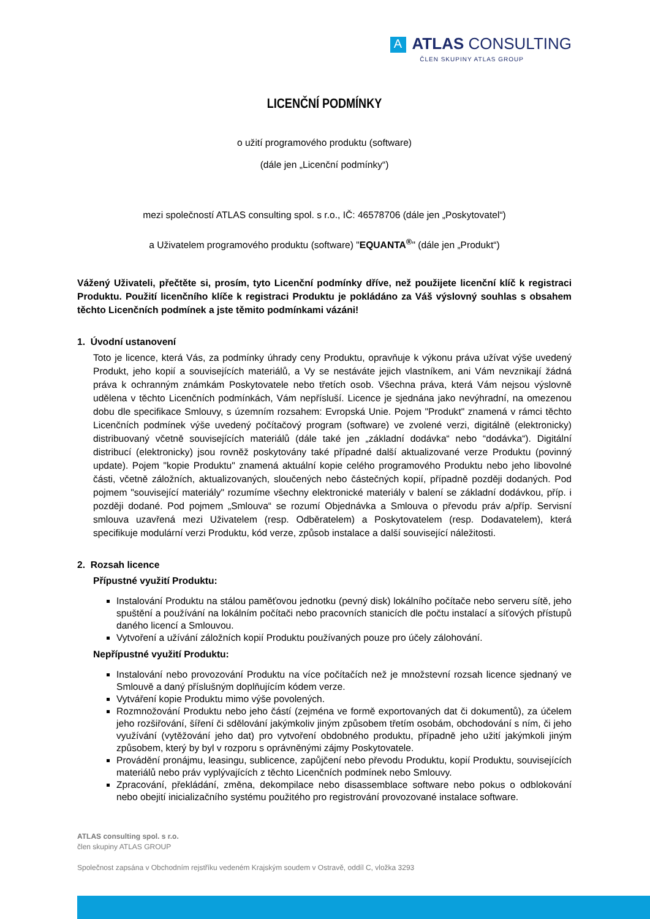A ATLAS CONSULTING
ČLEN SKUPINY ATLAS GROUP
LICENČNÍ PODMÍNKY
o užití programového produktu (software)
(dále jen „Licenční podmínky“)
mezi společností ATLAS consulting spol. s r.o., IČ: 46578706 (dále jen „Poskytovatel“)
a Uživatelem programového produktu (software) "EQUANTA<sup>®</sup>" (dále jen „Produkt“)
Vážený Uživateli, přečtěte si, prosím, tyto Licenční podmínky dříve, než použijete licenční klíč k registraci Produktu. Použití licenčního klíče k registraci Produktu je pokládáno za Váš výslovný souhlas s obsahem těchto Licenčních podmínek a jste těmito podmínkami vázáni!
1. Úvodní ustanovení
Toto je licence, která Vás, za podmínky úhrady ceny Produktu, opravňuje k výkonu práva užívat výše uvedený Produkt, jeho kopií a souvisejících materiálů, a Vy se nestáváte jejich vlastníkem, ani Vám nevznikají žádná práva k ochranným známkám Poskytovatele nebo třetích osob. Všechna práva, která Vám nejsou výslovně udělena v těchto Licenčních podmínkách, Vám nepřísluší. Licence je sjednána jako nevýhradní, na omezenou dobu dle specifikace Smlouvy, s územním rozsahem: Evropská Unie. Pojem "Produkt" znamená v rámci těchto Licenčních podmínek výše uvedený počítačový program (software) ve zvolené verzi, digitálně (elektronicky) distribuovaný včetně souvisejících materiálů (dále také jen „základní dodávka“ nebo “dodávka“). Digitální distribucí (elektronicky) jsou rovněž poskytovány také případné další aktualizované verze Produktu (povinný update). Pojem "kopie Produktu" znamená aktuální kopie celého programového Produktu nebo jeho libovolné části, včetně záložních, aktualizovaných, sloučených nebo částečných kopií, případně později dodaných. Pod pojmem "související materiály" rozumíme všechny elektronické materiály v balení se základní dodávkou, příp. i později dodané. Pod pojmem „Smlouva“ se rozumí Objednávka a Smlouva o převodu práv a/příp. Servisní smlouva uzavřená mezi Uživatelem (resp. Odběratelem) a Poskytovatelem (resp. Dodavatelem), která specifikuje modulární verzi Produktu, kód verze, způsob instalace a další související náležitosti.
2. Rozsah licence
Přípustné využití Produktu:
Instalování Produktu na stálou paměťovou jednotku (pevný disk) lokálního počítače nebo serveru sítě, jeho spuštění a používání na lokálním počítači nebo pracovních stanicích dle počtu instalací a síťových přístupů daného licencí a Smlouvou.
Vytvoření a užívání záložních kopií Produktu používaných pouze pro účely zálohování.
Nepřípustné využití Produktu:
Instalování nebo provozování Produktu na více počítačích než je množstevní rozsah licence sjednaný ve Smlouvě a daný příslušným doplňujícím kódem verze.
Vytváření kopie Produktu mimo výše povolených.
Rozmnožování Produktu nebo jeho částí (zejména ve formě exportovaných dat či dokumentů), za účelem jeho rozšiřování, šíření či sdělování jakýmkoliv jiným způsobem třetím osobám, obchodování s ním, či jeho využívání (vytěžování jeho dat) pro vytvoření obdobného produktu, případně jeho užití jakýmkoli jiným způsobem, který by byl v rozporu s oprávněnými zájmy Poskytovatele.
Provádění pronájmu, leasingu, sublicence, zapůjčení nebo převodu Produktu, kopií Produktu, souvisejících materiálů nebo práv vyplývajících z těchto Licenčních podmínek nebo Smlouvy.
Zpracování, překládání, změna, dekompilace nebo disassemblace software nebo pokus o odblokování nebo obejití inicializačního systému použitého pro registrování provozované instalace software.
ATLAS consulting spol. s r.o.
člen skupiny ATLAS GROUP
Společnost zapsána v Obchodním rejstříku vedeném Krajským soudem v Ostravě, oddíl C, vložka 3293